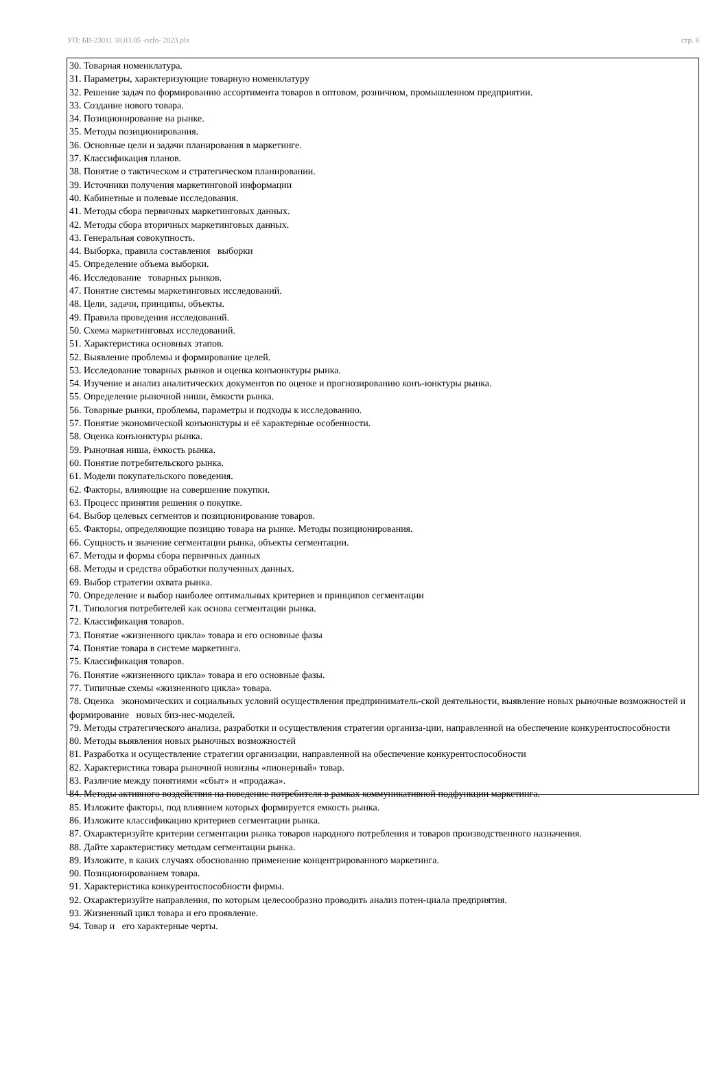УП: БВ-23011 38.03.05 -ozfo- 2023.plx стр. 8
30. Товарная номенклатура.
31. Параметры, характеризующие товарную номенклатуру
32. Решение задач по формированию ассортимента товаров в оптовом, розничном, промышленном предприятии.
33. Создание нового товара.
34. Позиционирование на рынке.
35. Методы позиционирования.
36. Основные цели и задачи планирования в маркетинге.
37. Классификация планов.
38. Понятие о тактическом и стратегическом планировании.
39. Источники получения маркетинговой информации
40. Кабинетные и полевые исследования.
41. Методы сбора первичных маркетинговых данных.
42. Методы сбора вторичных маркетинговых данных.
43. Генеральная совокупность.
44. Выборка, правила составления выборки
45. Определение объема выборки.
46. Исследование товарных рынков.
47. Понятие системы маркетинговых исследований.
48. Цели, задачи, принципы, объекты.
49. Правила проведения исследований.
50. Схема маркетинговых исследований.
51. Характеристика основных этапов.
52. Выявление проблемы и формирование целей.
53. Исследование товарных рынков и оценка конъюнктуры рынка.
54. Изучение и анализ аналитических документов по оценке и прогнозированию конъ-юнктуры рынка.
55. Определение рыночной ниши, ёмкости рынка.
56. Товарные рынки, проблемы, параметры и подходы к исследованию.
57. Понятие экономической конъюнктуры и её характерные особенности.
58. Оценка конъюнктуры рынка.
59. Рыночная ниша, ёмкость рынка.
60. Понятие потребительского рынка.
61. Модели покупательского поведения.
62. Факторы, влияющие на совершение покупки.
63. Процесс принятия решения о покупке.
64. Выбор целевых сегментов и позиционирование товаров.
65. Факторы, определяющие позицию товара на рынке. Методы позиционирования.
66. Сущность и значение сегментации рынка, объекты сегментации.
67. Методы и формы сбора первичных данных
68. Методы и средства обработки полученных данных.
69. Выбор стратегии охвата рынка.
70. Определение и выбор наиболее оптимальных критериев и принципов сегментации
71. Типология потребителей как основа сегментации рынка.
72. Классификация товаров.
73. Понятие «жизненного цикла» товара и его основные фазы
74. Понятие товара в системе маркетинга.
75. Классификация товаров.
76. Понятие «жизненного цикла» товара и его основные фазы.
77. Типичные схемы «жизненного цикла» товара.
78. Оценка экономических и социальных условий осуществления предприниматель-ской деятельности, выявление новых рыночные возможностей и формирование новых биз-нес-моделей.
79. Методы стратегического анализа, разработки и осуществления стратегии организа-ции, направленной на обеспечение конкурентоспособности
80. Методы выявления новых рыночных возможностей
81. Разработка и осуществление стратегии организации, направленной на обеспечение конкурентоспособности
82. Характеристика товара рыночной новизны «пионерный» товар.
83. Различие между понятиями «сбыт» и «продажа».
84. Методы активного воздействия на поведение потребителя в рамках коммуникативной подфункции маркетинга.
85. Изложите факторы, под влиянием которых формируется емкость рынка.
86. Изложите классификацию критериев сегментации рынка.
87. Охарактеризуйте критерии сегментации рынка товаров народного потребления и товаров производственного назначения.
88. Дайте характеристику методам сегментации рынка.
89. Изложите, в каких случаях обоснованно применение концентрированного маркетинга.
90. Позиционированием товара.
91. Характеристика конкурентоспособности фирмы.
92. Охарактеризуйте направления, по которым целесообразно проводить анализ потен-циала предприятия.
93. Жизненный цикл товара и его проявление.
94. Товар и его характерные черты.